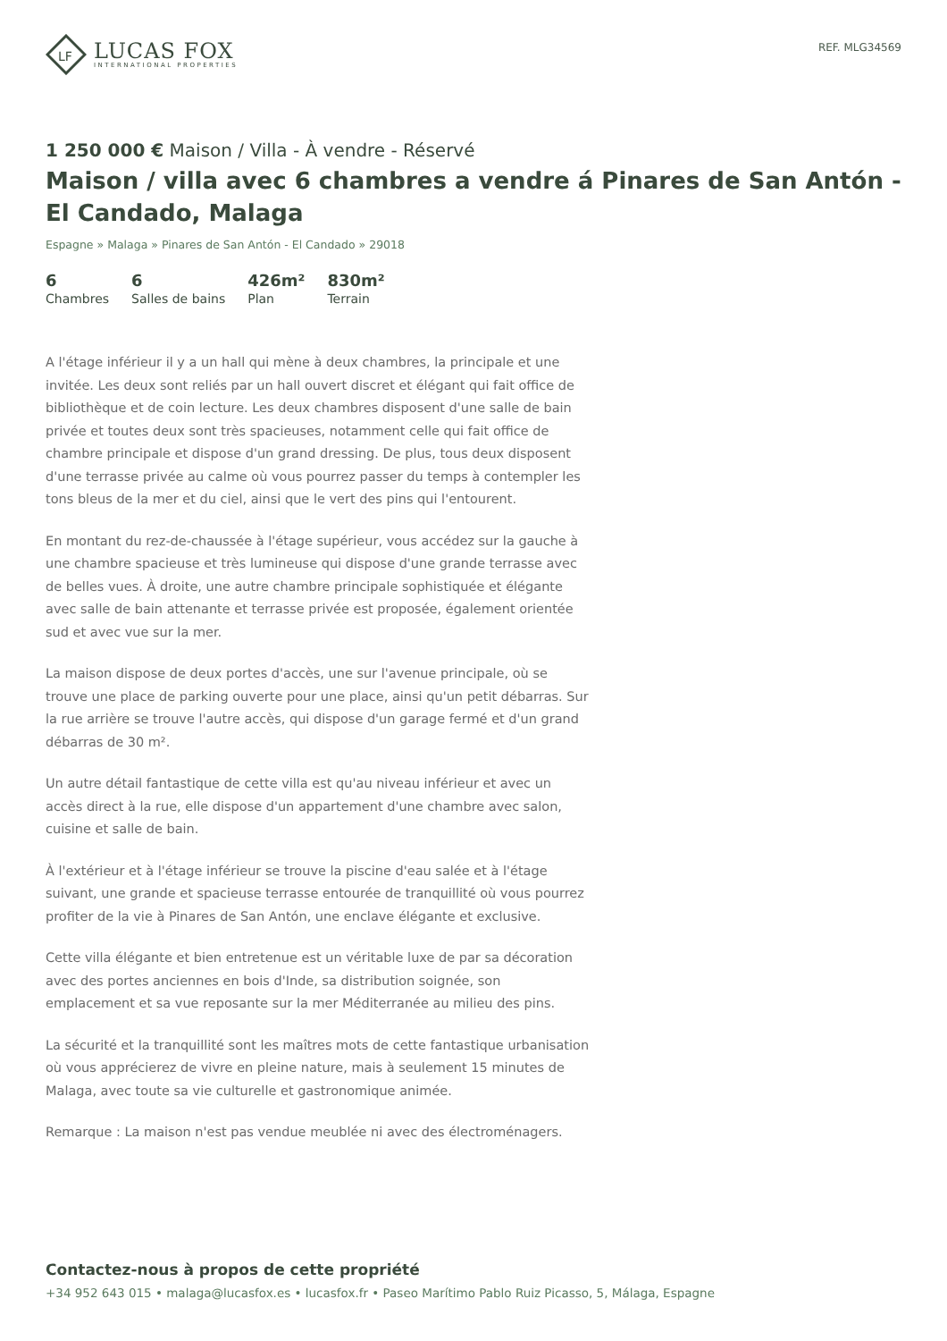LF
LUCAS FOX
INTERNATIONAL PROPERTIES
REF. MLG34569
1 250 000 € Maison / Villa - À vendre - Réservé
Maison / villa avec 6 chambres a vendre á Pinares de San Antón - El Candado, Malaga
Espagne » Malaga » Pinares de San Antón - El Candado » 29018
6
Chambres
6
Salles de bains
426m²
Plan
830m²
Terrain
A l'étage inférieur il y a un hall qui mène à deux chambres, la principale et une invitée. Les deux sont reliés par un hall ouvert discret et élégant qui fait office de bibliothèque et de coin lecture. Les deux chambres disposent d'une salle de bain privée et toutes deux sont très spacieuses, notamment celle qui fait office de chambre principale et dispose d'un grand dressing. De plus, tous deux disposent d'une terrasse privée au calme où vous pourrez passer du temps à contempler les tons bleus de la mer et du ciel, ainsi que le vert des pins qui l'entourent.
En montant du rez-de-chaussée à l'étage supérieur, vous accédez sur la gauche à une chambre spacieuse et très lumineuse qui dispose d'une grande terrasse avec de belles vues. À droite, une autre chambre principale sophistiquée et élégante avec salle de bain attenante et terrasse privée est proposée, également orientée sud et avec vue sur la mer.
La maison dispose de deux portes d'accès, une sur l'avenue principale, où se trouve une place de parking ouverte pour une place, ainsi qu'un petit débarras. Sur la rue arrière se trouve l'autre accès, qui dispose d'un garage fermé et d'un grand débarras de 30 m².
Un autre détail fantastique de cette villa est qu'au niveau inférieur et avec un accès direct à la rue, elle dispose d'un appartement d'une chambre avec salon, cuisine et salle de bain.
À l'extérieur et à l'étage inférieur se trouve la piscine d'eau salée et à l'étage suivant, une grande et spacieuse terrasse entourée de tranquillité où vous pourrez profiter de la vie à Pinares de San Antón, une enclave élégante et exclusive.
Cette villa élégante et bien entretenue est un véritable luxe de par sa décoration avec des portes anciennes en bois d'Inde, sa distribution soignée, son emplacement et sa vue reposante sur la mer Méditerranée au milieu des pins.
La sécurité et la tranquillité sont les maîtres mots de cette fantastique urbanisation où vous apprécierez de vivre en pleine nature, mais à seulement 15 minutes de Malaga, avec toute sa vie culturelle et gastronomique animée.
Remarque : La maison n'est pas vendue meublée ni avec des électroménagers.
Contactez-nous à propos de cette propriété
+34 952 643 015 • malaga@lucasfox.es • lucasfox.fr • Paseo Marítimo Pablo Ruiz Picasso, 5, Málaga, Espagne